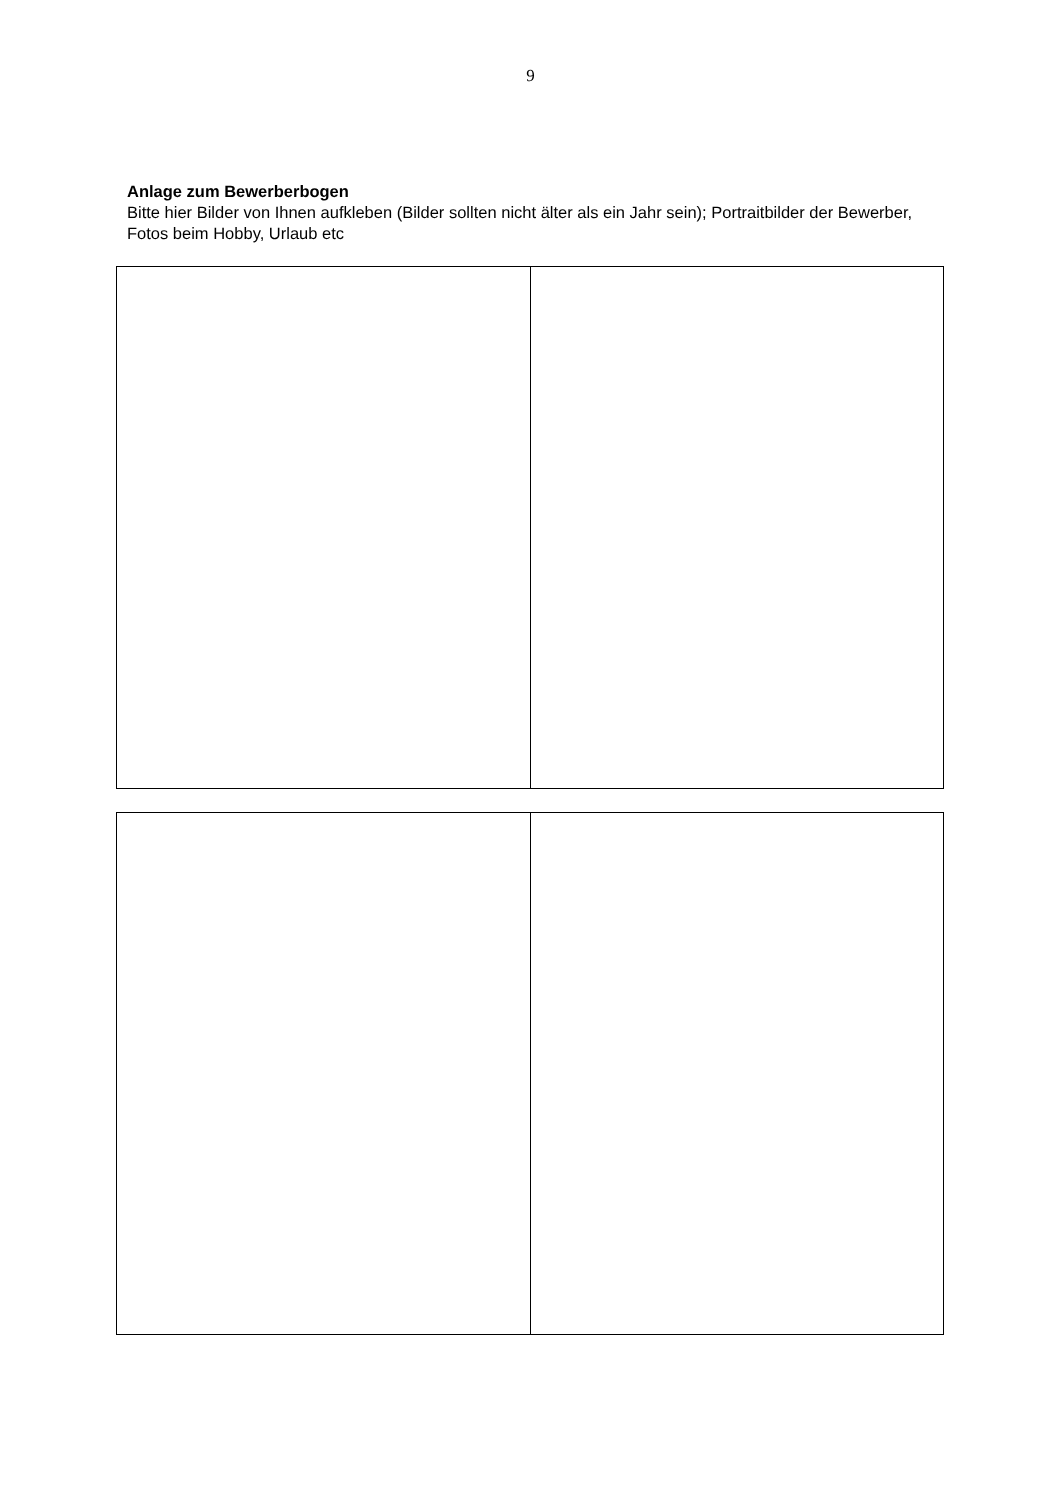9
Anlage zum Bewerberbogen
Bitte hier Bilder von Ihnen aufkleben (Bilder sollten nicht älter als ein Jahr sein); Portraitbilder der Bewerber, Fotos beim Hobby, Urlaub etc